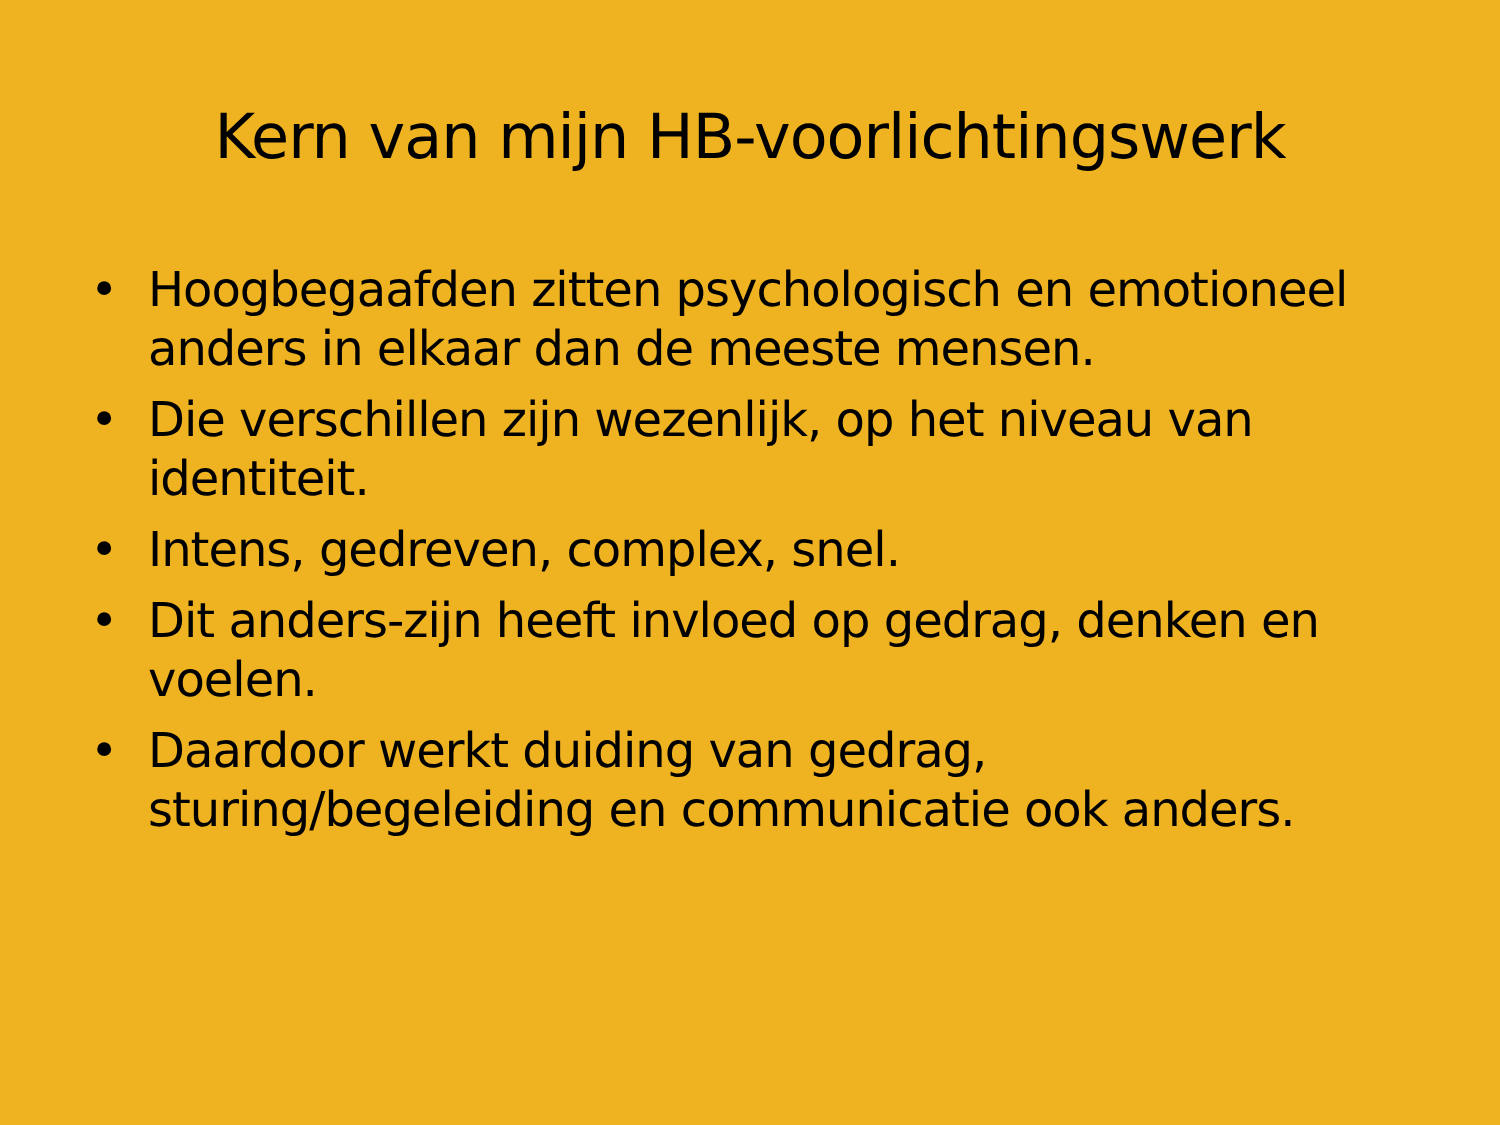Kern van mijn HB-voorlichtingswerk
• Hoogbegaafden zitten psychologisch en emotioneel anders in elkaar dan de meeste mensen.
• Die verschillen zijn wezenlijk, op het niveau van identiteit.
• Intens, gedreven, complex, snel.
• Dit anders-zijn heeft invloed op gedrag, denken en voelen.
• Daardoor werkt duiding van gedrag, sturing/begeleiding en communicatie ook anders.